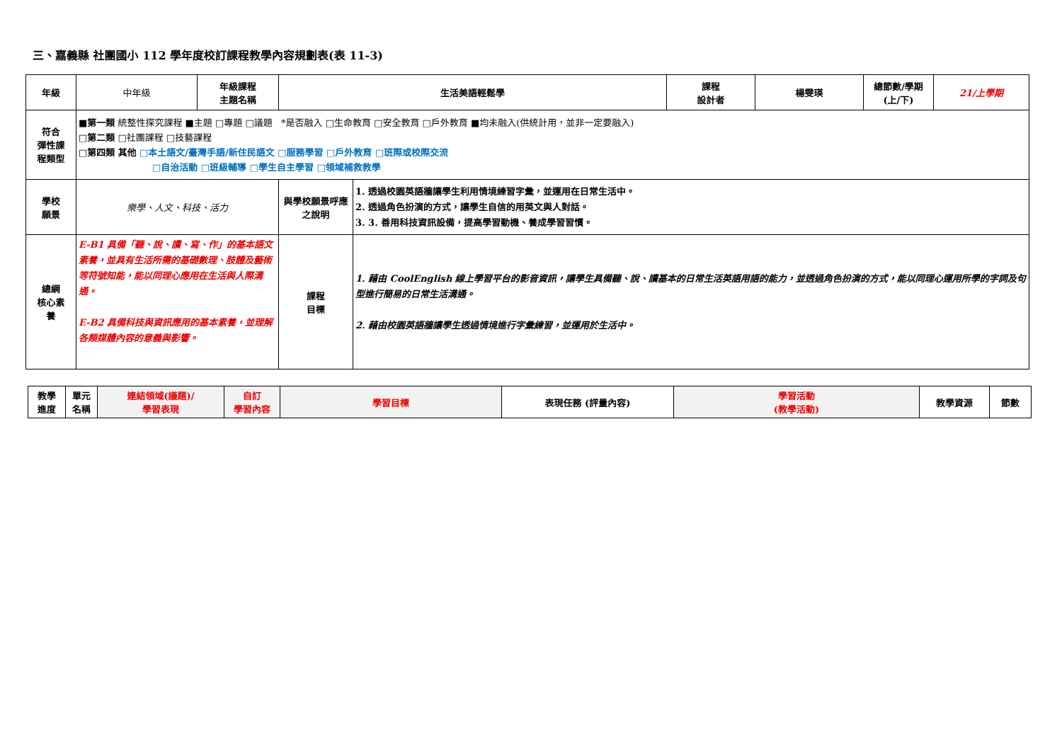三、嘉義縣 社團國小 112 學年度校訂課程教學內容規劃表(表 11-3)
| 年級 | 中年級 | 年級課程 主題名稱 | 生活美語輕鬆學 | | 課程 設計者 | 楊雯瑛 | 總節數/學期 (上/下) | 21/上學期 |
| 符合 彈性課 程類型 | ■ 第一類 統整性探究課程 ■主題 □專題 □議題 *是否融入 □生命教育 □安全教育 □戶外教育 ■均未融入(供統計用，並非一定要融入) □ 第二類 □社團課程 □技藝課程 □ 第四類 其他 □本土語文/臺灣手語/新住民語文 □服務學習 □戶外教育 □班際或校際交流 □自治活動 □班級輔導 □學生自主學習 □領域補救教學 | | | | | | | |
| 學校 願景 | 樂學、人文、科技、活力 | | 與學校願景呼應之說明 | 1. 透過校園英語牆讓學生利用情境練習字彙，並運用在日常生活中。 2. 透過角色扮演的方式，讓學生自信的用英文與人對話。 3. 3. 善用科技資訊設備，提高學習動機、養成學習習慣。 | | | | |
| 總綱 核心素 養 | E-B1 具備「聽、說、讀、寫、作」的基本語文素養，並具有生活所需的基礎數理、肢體及藝術等符號知能，能以同理心應用在生活與人際溝通。 E-B2 具備科技與資訊應用的基本素養，並理解各類媒體內容的意義與影響。 | | 課程 目標 | 1. 藉由 CoolEnglish 線上學習平台的影音資訊，讓學生具備聽、說、讀基本的日常生活英語用語的能力，並透過角色扮演的方式，能以同理心運用所學的字詞及句型進行簡易的日常生活溝通。 2. 藉由校園英語牆讓學生透過情境進行字彙練習，並運用於生活中。 | | | | |
| 教學 進度 | 單元 名稱 | 連結領域(議題)/ 學習表現 | 自訂 學習內容 | 學習目標 | 表現任務 (評量內容) | 學習活動 (教學活動) | 教學資源 | 節數 |
| --- | --- | --- | --- | --- | --- | --- | --- | --- |